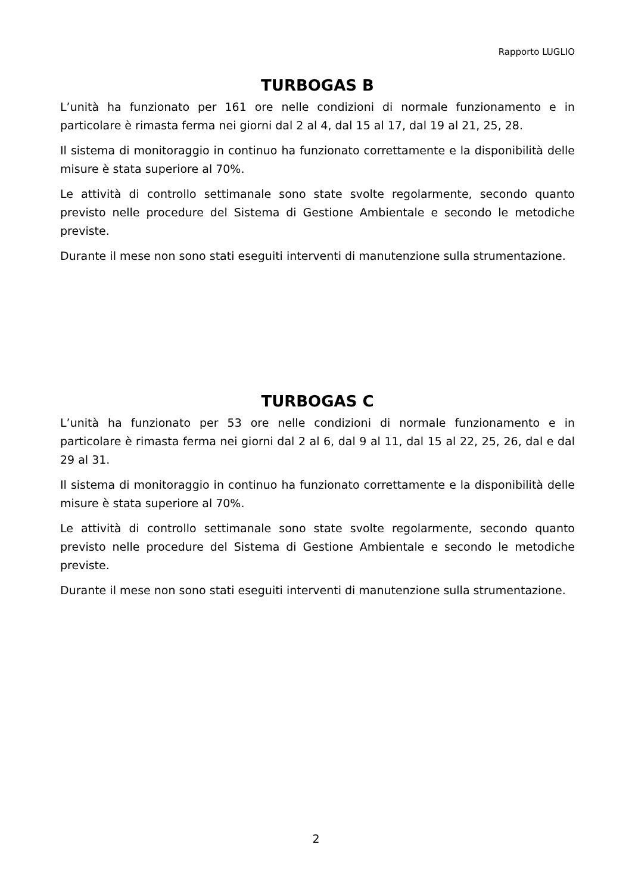Rapporto LUGLIO
TURBOGAS B
L’unità ha funzionato per 161 ore nelle condizioni di normale funzionamento e in particolare è rimasta ferma nei giorni dal 2 al 4, dal 15 al 17, dal 19 al 21, 25, 28.
Il sistema di monitoraggio in continuo ha funzionato correttamente e la disponibilità delle misure è stata superiore al 70%.
Le attività di controllo settimanale sono state svolte regolarmente, secondo quanto previsto nelle procedure del Sistema di Gestione Ambientale e secondo le metodiche previste.
Durante il mese non sono stati eseguiti interventi di manutenzione sulla strumentazione.
TURBOGAS C
L’unità ha funzionato per 53 ore nelle condizioni di normale funzionamento e in particolare è rimasta ferma nei giorni dal 2 al 6, dal 9 al 11, dal 15 al 22, 25, 26, dal e dal 29 al 31.
Il sistema di monitoraggio in continuo ha funzionato correttamente e la disponibilità delle misure è stata superiore al 70%.
Le attività di controllo settimanale sono state svolte regolarmente, secondo quanto previsto nelle procedure del Sistema di Gestione Ambientale e secondo le metodiche previste.
Durante il mese non sono stati eseguiti interventi di manutenzione sulla strumentazione.
2